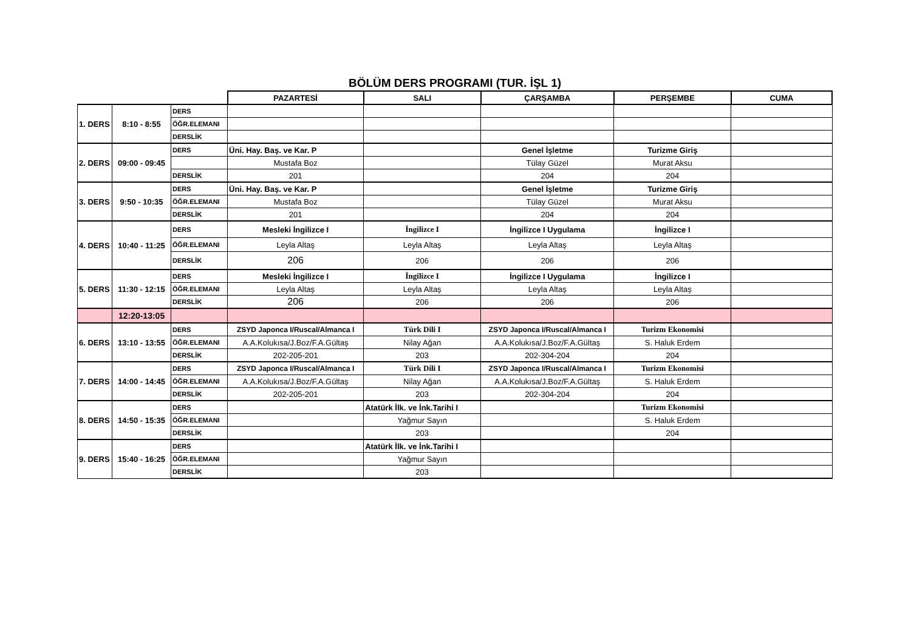BÖLÜM DERS PROGRAMI (TUR. İŞL 1)
| | | | PAZARTESİ | SALI | ÇARŞAMBA | PERŞEMBE | CUMA |
| 1. DERS | 8:10 - 8:55 | DERS | | | | | |
| | | ÖĞR.ELEMANI | | | | | |
| | | DERSLİK | | | | | |
| 2. DERS | 09:00 - 09:45 | DERS | Üni. Hay. Baş. ve Kar. P | | Genel İşletme | Turizme Giriş | |
| | | | Mustafa Boz | | Tülay Güzel | Murat Aksu | |
| | | DERSLİK | 201 | | 204 | 204 | |
| 3. DERS | 9:50 - 10:35 | DERS | Üni. Hay. Baş. ve Kar. P | | Genel İşletme | Turizme Giriş | |
| | | ÖĞR.ELEMANI | Mustafa Boz | | Tülay Güzel | Murat Aksu | |
| | | DERSLİK | 201 | | 204 | 204 | |
| 4. DERS | 10:40 - 11:25 | DERS | Mesleki İngilizce I | İngilizce I | İngilizce I Uygulama | İngilizce I | |
| | | ÖĞR.ELEMANI | Leyla Altaş | Leyla Altaş | Leyla Altaş | Leyla Altaş | |
| | | DERSLİK | 206 | 206 | 206 | 206 | |
| 5. DERS | 11:30 - 12:15 | DERS | Mesleki İngilizce I | İngilizce I | İngilizce I Uygulama | İngilizce I | |
| | | ÖĞR.ELEMANI | Leyla Altaş | Leyla Altaş | Leyla Altaş | Leyla Altaş | |
| | | DERSLİK | 206 | 206 | 206 | 206 | |
| | 12:20-13:05 | | | | | | |
| 6. DERS | 13:10 - 13:55 | DERS | ZSYD Japonca I/Ruscal/Almanca I | Türk Dili I | ZSYD Japonca I/Ruscal/Almanca I | Turizm Ekonomisi | |
| | | ÖĞR.ELEMANI | A.A.Kolukısa/J.Boz/F.A.Gültaş | Nilay Ağan | A.A.Kolukısa/J.Boz/F.A.Gültaş | S. Haluk Erdem | |
| | | DERSLİK | 202-205-201 | 203 | 202-304-204 | 204 | |
| 7. DERS | 14:00 - 14:45 | DERS | ZSYD Japonca I/Ruscal/Almanca I | Türk Dili I | ZSYD Japonca I/Ruscal/Almanca I | Turizm Ekonomisi | |
| | | ÖĞR.ELEMANI | A.A.Kolukısa/J.Boz/F.A.Gültaş | Nilay Ağan | A.A.Kolukısa/J.Boz/F.A.Gültaş | S. Haluk Erdem | |
| | | DERSLİK | 202-205-201 | 203 | 202-304-204 | 204 | |
| 8. DERS | 14:50 - 15:35 | DERS | | Atatürk İlk. ve İnk.Tarihi I | | Turizm Ekonomisi | |
| | | ÖĞR.ELEMANI | | Yağmur Sayın | | S. Haluk Erdem | |
| | | DERSLİK | | 203 | | 204 | |
| 9. DERS | 15:40 - 16:25 | DERS | | Atatürk İlk. ve İnk.Tarihi I | | | |
| | | ÖĞR.ELEMANI | | Yağmur Sayın | | | |
| | | DERSLİK | | 203 | | | |